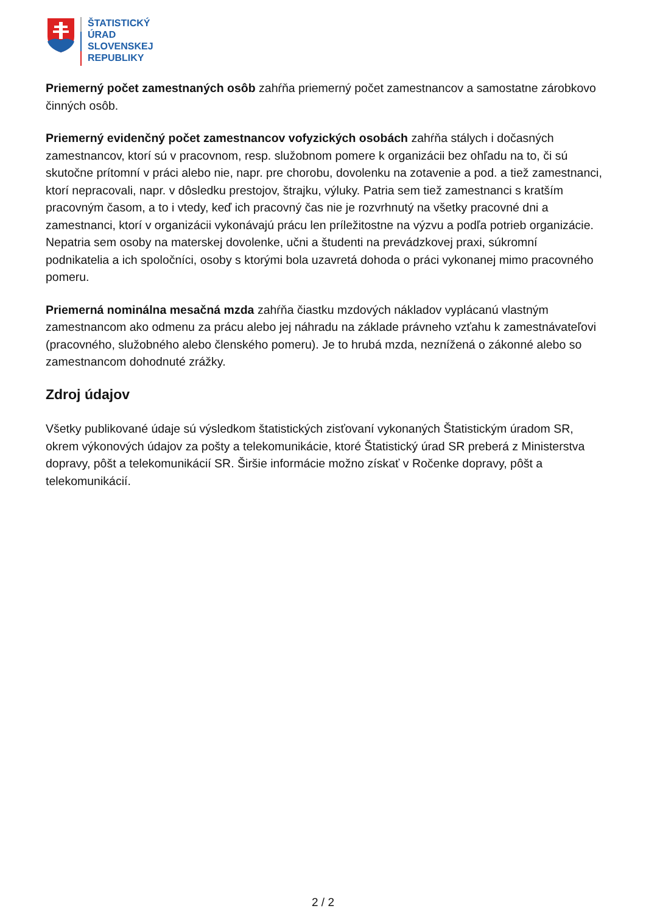ŠTATISTICKÝ
ÚRAD
SLOVENSKEJ
REPUBLIKY
Priemerný počet zamestnaných osôb zahŕňa priemerný počet zamestnancov a samostatne zárobkovo činných osôb.
Priemerný evidenčný počet zamestnancov vofyzických osobách zahŕňa stálych i dočasných zamestnancov, ktorí sú v pracovnom, resp. služobnom pomere k organizácii bez ohľadu na to, či sú skutočne prítomní v práci alebo nie, napr. pre chorobu, dovolenku na zotavenie a pod. a tiež zamestnanci, ktorí nepracovali, napr. v dôsledku prestojov, štrajku, výluky. Patria sem tiež zamestnanci s kratším pracovným časom, a to i vtedy, keď ich pracovný čas nie je rozvrhnutý na všetky pracovné dni a zamestnanci, ktorí v organizácii vykonávajú prácu len príležitostne na výzvu a podľa potrieb organizácie. Nepatria sem osoby na materskej dovolenke, učni a študenti na prevádzkovej praxi, súkromní podnikatelia a ich spoločníci, osoby s ktorými bola uzavretá dohoda o práci vykonanej mimo pracovného pomeru.
Priemerná nominálna mesačná mzda zahŕňa čiastku mzdových nákladov vyplácanú vlastným zamestnancom ako odmenu za prácu alebo jej náhradu na základe právneho vzťahu k zamestnávateľovi (pracovného, služobného alebo členského pomeru). Je to hrubá mzda, neznížená o zákonné alebo so zamestnancom dohodnuté zrážky.
Zdroj údajov
Všetky publikované údaje sú výsledkom štatistických zisťovaní vykonaných Štatistickým úradom SR, okrem výkonových údajov za pošty a telekomunikácie, ktoré Štatistický úrad SR preberá z Ministerstva dopravy, pôšt a telekomunikácií SR. Širšie informácie možno získať v Ročenke dopravy, pôšt a telekomunikácií.
2 / 2